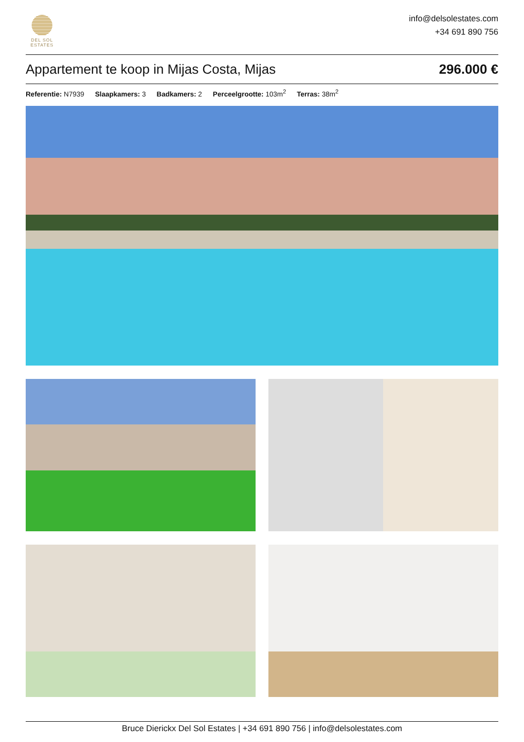DEL SOL
ESTATES
info@delsolestates.com
+34 691 890 756
Appartement te koop in Mijas Costa, Mijas
296.000 €
Referentie: N7939 Slaapkamers: 3 Badkamers: 2 Perceelgrootte: 103m<sup>2</sup> Terras: 38m<sup>2</sup>
Bruce Dierickx Del Sol Estates | +34 691 890 756 | info@delsolestates.com